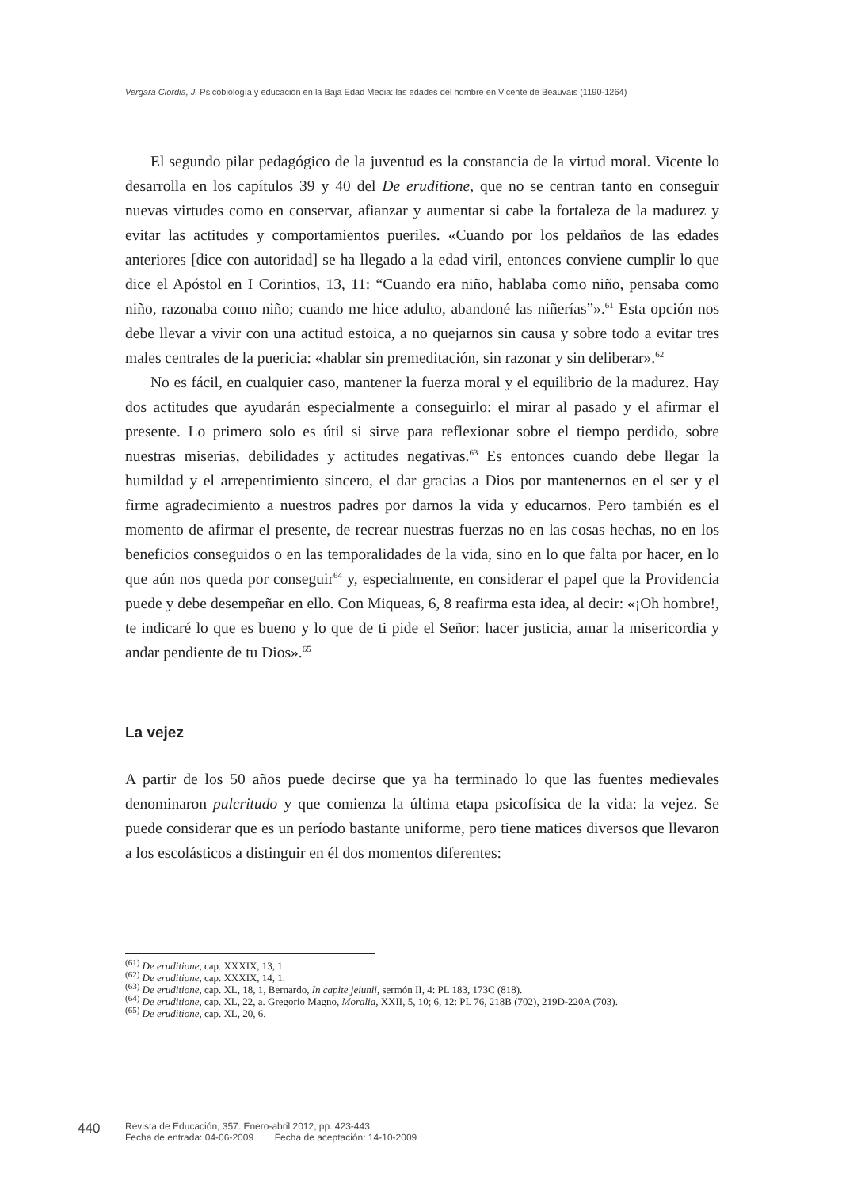Vergara Ciordia, J. Psicobiología y educación en la Baja Edad Media: las edades del hombre en Vicente de Beauvais (1190-1264)
El segundo pilar pedagógico de la juventud es la constancia de la virtud moral. Vicente lo desarrolla en los capítulos 39 y 40 del De eruditione, que no se centran tanto en conseguir nuevas virtudes como en conservar, afianzar y aumentar si cabe la fortaleza de la madurez y evitar las actitudes y comportamientos pueriles. «Cuando por los peldaños de las edades anteriores [dice con autoridad] se ha llegado a la edad viril, entonces conviene cumplir lo que dice el Apóstol en I Corintios, 13, 11: “Cuando era niño, hablaba como niño, pensaba como niño, razonaba como niño; cuando me hice adulto, abandoné las niñerías”».<sup>61</sup> Esta opción nos debe llevar a vivir con una actitud estoica, a no quejarnos sin causa y sobre todo a evitar tres males centrales de la puericia: «hablar sin premeditación, sin razonar y sin deliberar».<sup>62</sup>
No es fácil, en cualquier caso, mantener la fuerza moral y el equilibrio de la madurez. Hay dos actitudes que ayudarán especialmente a conseguirlo: el mirar al pasado y el afirmar el presente. Lo primero solo es útil si sirve para reflexionar sobre el tiempo perdido, sobre nuestras miserias, debilidades y actitudes negativas.<sup>63</sup> Es entonces cuando debe llegar la humildad y el arrepentimiento sincero, el dar gracias a Dios por mantenernos en el ser y el firme agradecimiento a nuestros padres por darnos la vida y educarnos. Pero también es el momento de afirmar el presente, de recrear nuestras fuerzas no en las cosas hechas, no en los beneficios conseguidos o en las temporalidades de la vida, sino en lo que falta por hacer, en lo que aún nos queda por conseguir<sup>64</sup> y, especialmente, en considerar el papel que la Providencia puede y debe desempeñar en ello. Con Miqueas, 6, 8 reafirma esta idea, al decir: «¡Oh hombre!, te indicaré lo que es bueno y lo que de ti pide el Señor: hacer justicia, amar la misericordia y andar pendiente de tu Dios».<sup>65</sup>
La vejez
A partir de los 50 años puede decirse que ya ha terminado lo que las fuentes medievales denominaron pulcritudo y que comienza la última etapa psicofísica de la vida: la vejez. Se puede considerar que es un período bastante uniforme, pero tiene matices diversos que llevaron a los escolásticos a distinguir en él dos momentos diferentes:
<sup>(61)</sup> De eruditione, cap. XXXIX, 13, 1.
<sup>(62)</sup> De eruditione, cap. XXXIX, 14, 1.
<sup>(63)</sup> De eruditione, cap. XL, 18, 1, Bernardo, In capite jeiunii, sermón II, 4: PL 183, 173C (818).
<sup>(64)</sup> De eruditione, cap. XL, 22, a. Gregorio Magno, Moralia, XXII, 5, 10; 6, 12: PL 76, 218B (702), 219D-220A (703).
<sup>(65)</sup> De eruditione, cap. XL, 20, 6.
440
Revista de Educación, 357. Enero-abril 2012, pp. 423-443
Fecha de entrada: 04-06-2009 Fecha de aceptación: 14-10-2009